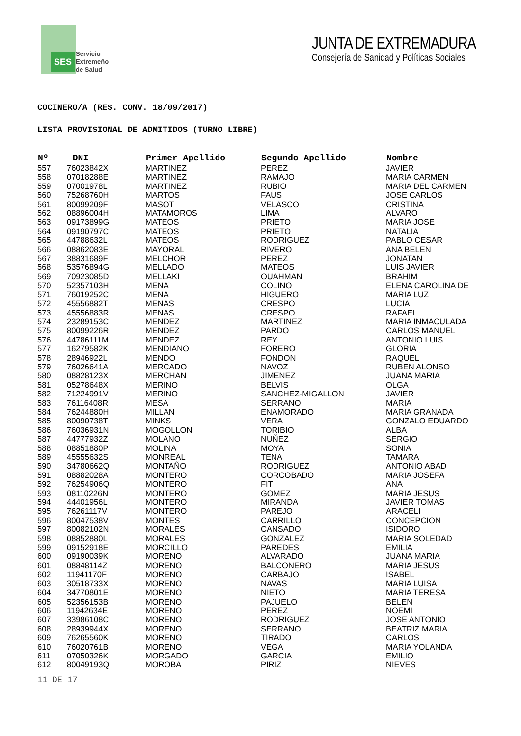SES
Servicio
Extremeño
de Salud
JUNTA DE EXTREMADURA
Consejería de Sanidad y Políticas Sociales
COCINERO/A (RES. CONV. 18/09/2017)
LISTA PROVISIONAL DE ADMITIDOS (TURNO LIBRE)
| Nº | DNI | Primer Apellido | Segundo Apellido | Nombre |
| --- | --- | --- | --- | --- |
| 557 | 76023842X | MARTINEZ | PEREZ | JAVIER |
| 558 | 07018288E | MARTINEZ | RAMAJO | MARIA CARMEN |
| 559 | 07001978L | MARTINEZ | RUBIO | MARIA DEL CARMEN |
| 560 | 75268760H | MARTOS | FAUS | JOSE CARLOS |
| 561 | 80099209F | MASOT | VELASCO | CRISTINA |
| 562 | 08896004H | MATAMOROS | LIMA | ALVARO |
| 563 | 09173899G | MATEOS | PRIETO | MARIA JOSE |
| 564 | 09190797C | MATEOS | PRIETO | NATALIA |
| 565 | 44788632L | MATEOS | RODRIGUEZ | PABLO CESAR |
| 566 | 08862083E | MAYORAL | RIVERO | ANA BELEN |
| 567 | 38831689F | MELCHOR | PEREZ | JONATAN |
| 568 | 53576894G | MELLADO | MATEOS | LUIS JAVIER |
| 569 | 70923085D | MELLAKI | OUAHMAN | BRAHIM |
| 570 | 52357103H | MENA | COLINO | ELENA CAROLINA DE |
| 571 | 76019252C | MENA | HIGUERO | MARIA LUZ |
| 572 | 45556882T | MENAS | CRESPO | LUCIA |
| 573 | 45556883R | MENAS | CRESPO | RAFAEL |
| 574 | 23289153C | MENDEZ | MARTINEZ | MARIA INMACULADA |
| 575 | 80099226R | MENDEZ | PARDO | CARLOS MANUEL |
| 576 | 44786111M | MENDEZ | REY | ANTONIO LUIS |
| 577 | 16279582K | MENDIANO | FORERO | GLORIA |
| 578 | 28946922L | MENDO | FONDON | RAQUEL |
| 579 | 76026641A | MERCADO | NAVOZ | RUBEN ALONSO |
| 580 | 08828123X | MERCHAN | JIMENEZ | JUANA MARIA |
| 581 | 05278648X | MERINO | BELVIS | OLGA |
| 582 | 71224991V | MERINO | SANCHEZ-MIGALLON | JAVIER |
| 583 | 76116408R | MESA | SERRANO | MARIA |
| 584 | 76244880H | MILLAN | ENAMORADO | MARIA GRANADA |
| 585 | 80090738T | MINKS | VERA | GONZALO EDUARDO |
| 586 | 76036931N | MOGOLLON | TORIBIO | ALBA |
| 587 | 44777932Z | MOLANO | NUÑEZ | SERGIO |
| 588 | 08851880P | MOLINA | MOYA | SONIA |
| 589 | 45555632S | MONREAL | TENA | TAMARA |
| 590 | 34780662Q | MONTAÑO | RODRIGUEZ | ANTONIO ABAD |
| 591 | 08882028A | MONTERO | CORCOBADO | MARIA JOSEFA |
| 592 | 76254906Q | MONTERO | FIT | ANA |
| 593 | 08110226N | MONTERO | GOMEZ | MARIA JESUS |
| 594 | 44401956L | MONTERO | MIRANDA | JAVIER TOMAS |
| 595 | 76261117V | MONTERO | PAREJO | ARACELI |
| 596 | 80047538V | MONTES | CARRILLO | CONCEPCION |
| 597 | 80082102N | MORALES | CANSADO | ISIDORO |
| 598 | 08852880L | MORALES | GONZALEZ | MARIA SOLEDAD |
| 599 | 09152918E | MORCILLO | PAREDES | EMILIA |
| 600 | 09190039K | MORENO | ALVARADO | JUANA MARIA |
| 601 | 08848114Z | MORENO | BALCONERO | MARIA JESUS |
| 602 | 11941170F | MORENO | CARBAJO | ISABEL |
| 603 | 30518733X | MORENO | NAVAS | MARIA LUISA |
| 604 | 34770801E | MORENO | NIETO | MARIA TERESA |
| 605 | 52356153B | MORENO | PAJUELO | BELEN |
| 606 | 11942634E | MORENO | PEREZ | NOEMI |
| 607 | 33986108C | MORENO | RODRIGUEZ | JOSE ANTONIO |
| 608 | 28939944X | MORENO | SERRANO | BEATRIZ MARIA |
| 609 | 76265560K | MORENO | TIRADO | CARLOS |
| 610 | 76020761B | MORENO | VEGA | MARIA YOLANDA |
| 611 | 07050326K | MORGADO | GARCIA | EMILIO |
| 612 | 80049193Q | MOROBA | PIRIZ | NIEVES |
11 DE 17